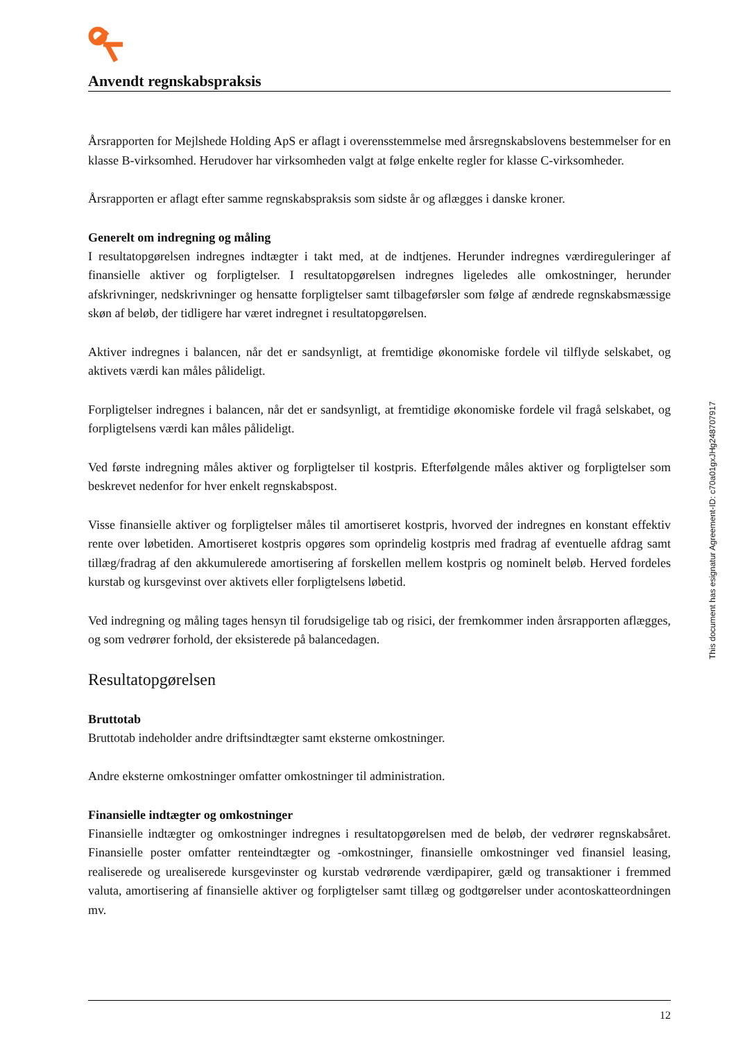Anvendt regnskabspraksis
Årsrapporten for Mejlshede Holding ApS er aflagt i overensstemmelse med årsregnskabslovens bestemmelser for en klasse B-virksomhed. Herudover har virksomheden valgt at følge enkelte regler for klasse C-virksomheder.
Årsrapporten er aflagt efter samme regnskabspraksis som sidste år og aflægges i danske kroner.
Generelt om indregning og måling
I resultatopgørelsen indregnes indtægter i takt med, at de indtjenes. Herunder indregnes værdireguleringer af finansielle aktiver og forpligtelser. I resultatopgørelsen indregnes ligeledes alle omkostninger, herunder afskrivninger, nedskrivninger og hensatte forpligtelser samt tilbageførsler som følge af ændrede regnskabsmæssige skøn af beløb, der tidligere har været indregnet i resultatopgørelsen.
Aktiver indregnes i balancen, når det er sandsynligt, at fremtidige økonomiske fordele vil tilflyde selskabet, og aktivets værdi kan måles pålideligt.
Forpligtelser indregnes i balancen, når det er sandsynligt, at fremtidige økonomiske fordele vil fragå selskabet, og forpligtelsens værdi kan måles pålideligt.
Ved første indregning måles aktiver og forpligtelser til kostpris. Efterfølgende måles aktiver og forpligtelser som beskrevet nedenfor for hver enkelt regnskabspost.
Visse finansielle aktiver og forpligtelser måles til amortiseret kostpris, hvorved der indregnes en konstant effektiv rente over løbetiden. Amortiseret kostpris opgøres som oprindelig kostpris med fradrag af eventuelle afdrag samt tillæg/fradrag af den akkumulerede amortisering af forskellen mellem kostpris og nominelt beløb. Herved fordeles kurstab og kursgevinst over aktivets eller forpligtelsens løbetid.
Ved indregning og måling tages hensyn til forudsigelige tab og risici, der fremkommer inden årsrapporten aflægges, og som vedrører forhold, der eksisterede på balancedagen.
Resultatopgørelsen
Bruttotab
Bruttotab indeholder andre driftsindtægter samt eksterne omkostninger.
Andre eksterne omkostninger omfatter omkostninger til administration.
Finansielle indtægter og omkostninger
Finansielle indtægter og omkostninger indregnes i resultatopgørelsen med de beløb, der vedrører regnskabsåret. Finansielle poster omfatter renteindtægter og -omkostninger, finansielle omkostninger ved finansiel leasing, realiserede og urealiserede kursgevinster og kurstab vedrørende værdipapirer, gæld og transaktioner i fremmed valuta, amortisering af finansielle aktiver og forpligtelser samt tillæg og godtgørelser under acontoskatteordningen mv.
12
This document has esignatur Agreement-ID: c70a01gxJHg248707917